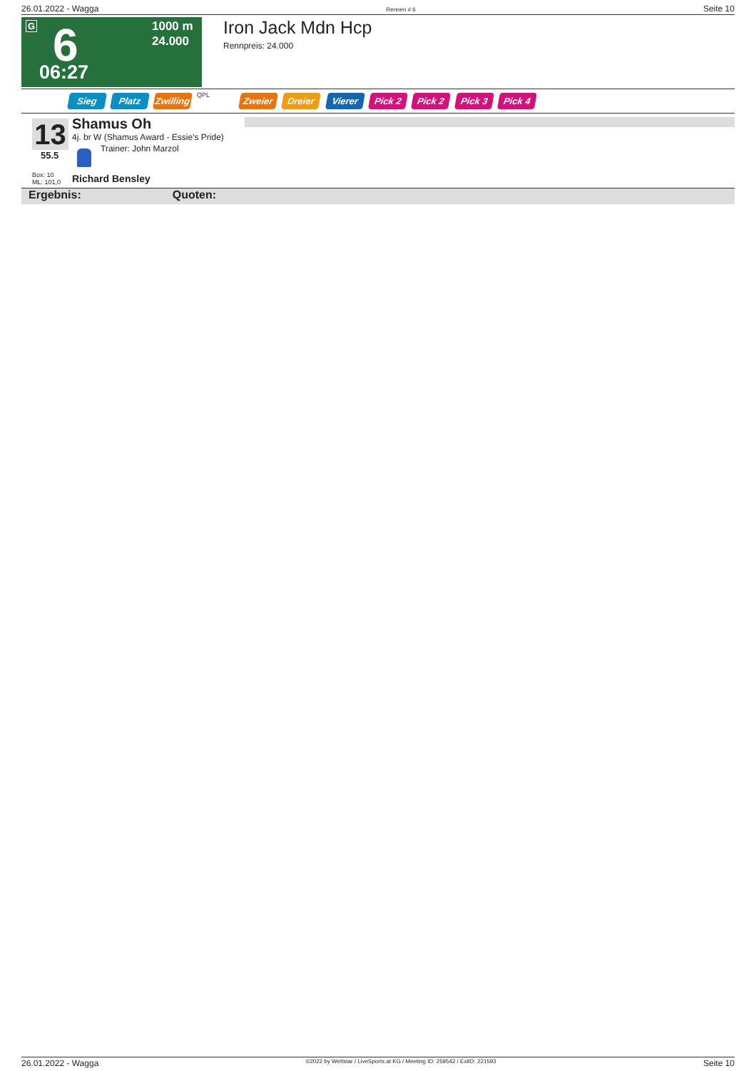26.01.2022 - Wagga Rennen # 6 Seite 10
G 6 06:27
1000 m
24.000
Iron Jack Mdn Hcp
Rennpreis: 24.000
Sieg Platz Zwilling QPL Zweier Dreier Vierer Pick 2 Pick 2 Pick 3 Pick 4
13
55.5
Box: 10
ML: 101,0
Shamus Oh
4j. br W (Shamus Award - Essie's Pride)
Trainer: John Marzol
Richard Bensley
Ergebnis: Quoten:
26.01.2022 - Wagga ©2022 by Wettstar / LiveSports.at KG / Meeting ID: 259542 / ExtID: 221593 Seite 10